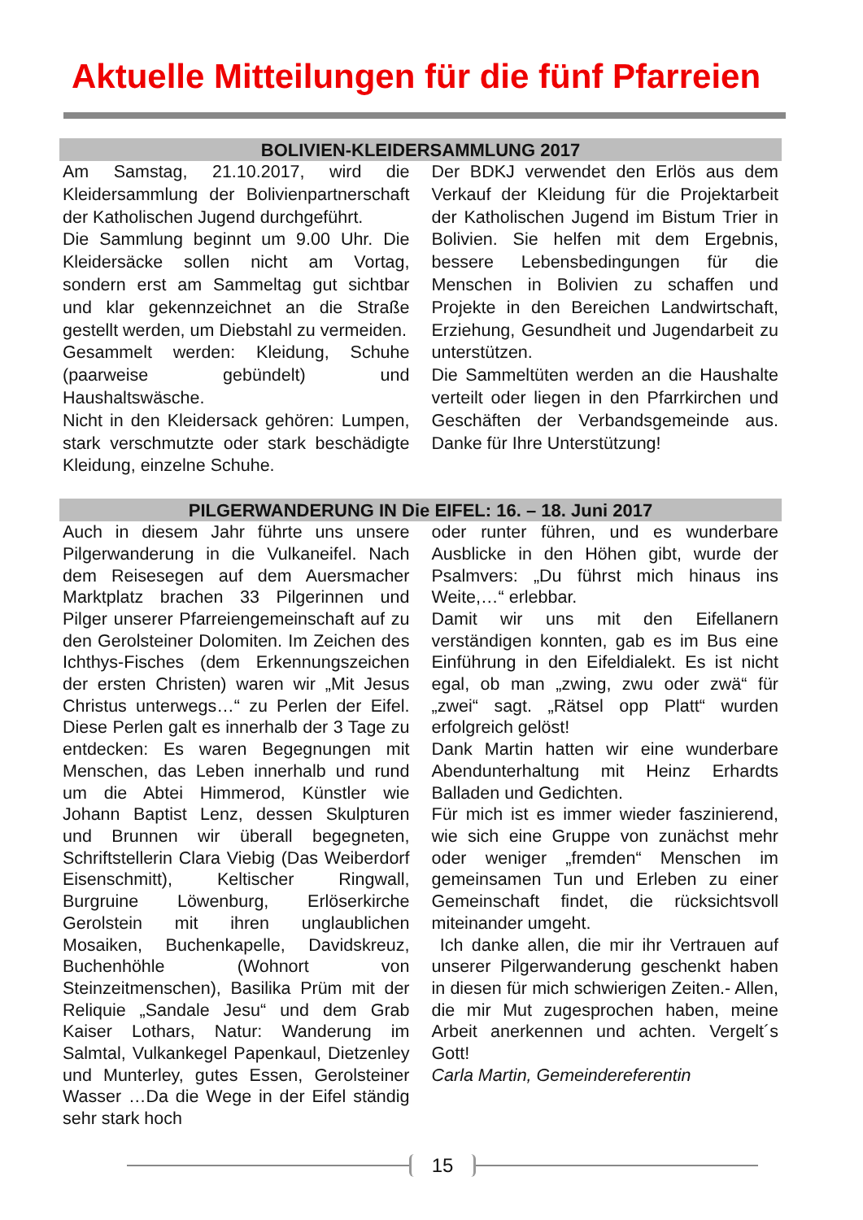Aktuelle Mitteilungen für die fünf Pfarreien
BOLIVIEN-KLEIDERSAMMLUNG 2017
Am Samstag, 21.10.2017, wird die Kleidersammlung der Bolivienpartnerschaft der Katholischen Jugend durchgeführt.
Die Sammlung beginnt um 9.00 Uhr. Die Kleidersäcke sollen nicht am Vortag, sondern erst am Sammeltag gut sichtbar und klar gekennzeichnet an die Straße gestellt werden, um Diebstahl zu vermeiden.
Gesammelt werden: Kleidung, Schuhe (paarweise gebündelt) und Haushaltswäsche.
Nicht in den Kleidersack gehören: Lumpen, stark verschmutzte oder stark beschädigte Kleidung, einzelne Schuhe.
Der BDKJ verwendet den Erlös aus dem Verkauf der Kleidung für die Projektarbeit der Katholischen Jugend im Bistum Trier in Bolivien. Sie helfen mit dem Ergebnis, bessere Lebensbedingungen für die Menschen in Bolivien zu schaffen und Projekte in den Bereichen Landwirtschaft, Erziehung, Gesundheit und Jugendarbeit zu unterstützen.
Die Sammeltüten werden an die Haushalte verteilt oder liegen in den Pfarrkirchen und Geschäften der Verbandsgemeinde aus. Danke für Ihre Unterstützung!
PILGERWANDERUNG IN Die EIFEL: 16. – 18. Juni 2017
Auch in diesem Jahr führte uns unsere Pilgerwanderung in die Vulkaneifel. Nach dem Reisesegen auf dem Auersmacher Marktplatz brachen 33 Pilgerinnen und Pilger unserer Pfarreiengemeinschaft auf zu den Gerolsteiner Dolomiten. Im Zeichen des Ichthys-Fisches (dem Erkennungszeichen der ersten Christen) waren wir „Mit Jesus Christus unterwegs…“ zu Perlen der Eifel. Diese Perlen galt es innerhalb der 3 Tage zu entdecken: Es waren Begegnungen mit Menschen, das Leben innerhalb und rund um die Abtei Himmerod, Künstler wie Johann Baptist Lenz, dessen Skulpturen und Brunnen wir überall begegneten, Schriftstellerin Clara Viebig (Das Weiberdorf Eisenschmitt), Keltischer Ringwall, Burgruine Löwenburg, Erlöserkirche Gerolstein mit ihren unglaublichen Mosaiken, Buchenkapelle, Davidskreuz, Buchenhöhle (Wohnort von Steinzeitmenschen), Basilika Prüm mit der Reliquie „Sandale Jesu“ und dem Grab Kaiser Lothars, Natur: Wanderung im Salmtal, Vulkankegel Papenkaul, Dietzenley und Munterley, gutes Essen, Gerolsteiner Wasser …Da die Wege in der Eifel ständig sehr stark hoch
oder runter führen, und es wunderbare Ausblicke in den Höhen gibt, wurde der Psalmvers: „Du führst mich hinaus ins Weite,…“ erlebbar.
Damit wir uns mit den Eifellanern verständigen konnten, gab es im Bus eine Einführung in den Eifeldialekt. Es ist nicht egal, ob man „zwing, zwu oder zwä“ für „zwei“ sagt. „Rätsel opp Platt“ wurden erfolgreich gelöst!
Dank Martin hatten wir eine wunderbare Abendunterhaltung mit Heinz Erhardts Balladen und Gedichten.
Für mich ist es immer wieder faszinierend, wie sich eine Gruppe von zunächst mehr oder weniger „fremden“ Menschen im gemeinsamen Tun und Erleben zu einer Gemeinschaft findet, die rücksichtsvoll miteinander umgeht.
Ich danke allen, die mir ihr Vertrauen auf unserer Pilgerwanderung geschenkt haben in diesen für mich schwierigen Zeiten.- Allen, die mir Mut zugesprochen haben, meine Arbeit anerkennen und achten. Vergelt´s Gott!
Carla Martin, Gemeindereferentin
15